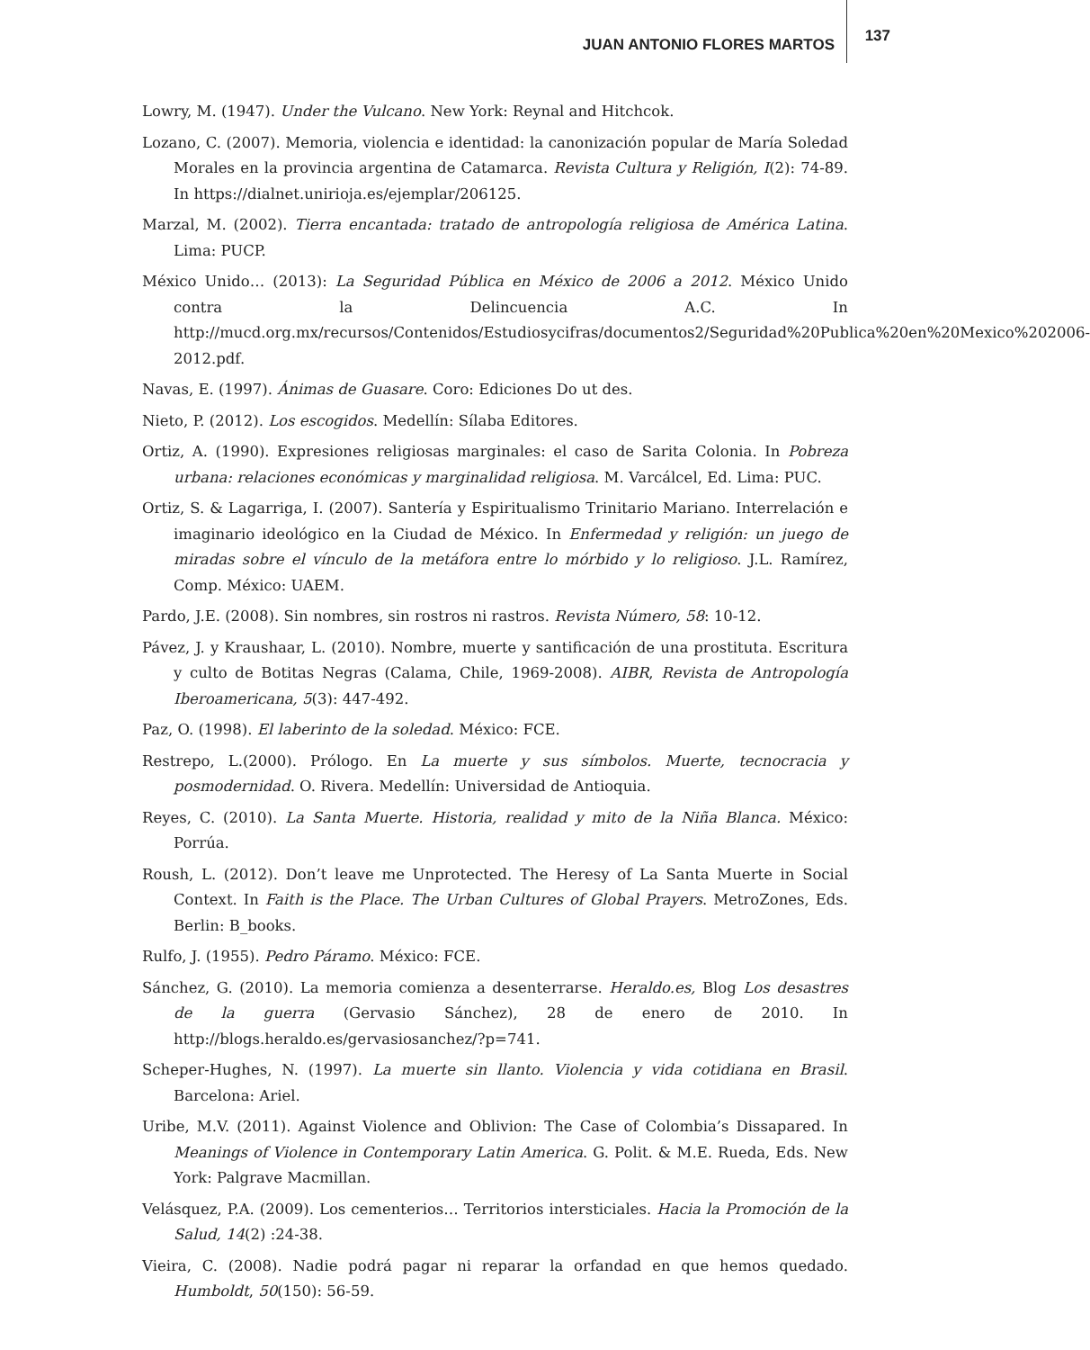JUAN ANTONIO FLORES MARTOS 137
Lowry, M. (1947). Under the Vulcano. New York: Reynal and Hitchcok.
Lozano, C. (2007). Memoria, violencia e identidad: la canonización popular de María Soledad Morales en la provincia argentina de Catamarca. Revista Cultura y Religión, I(2): 74-89. In https://dialnet.unirioja.es/ejemplar/206125.
Marzal, M. (2002). Tierra encantada: tratado de antropología religiosa de América Latina. Lima: PUCP.
México Unido… (2013): La Seguridad Pública en México de 2006 a 2012. México Unido contra la Delincuencia A.C. In http://mucd.org.mx/recursos/Contenidos/Estudiosycifras/documentos2/Seguridad%20Publica%20en%20Mexico%202006-2012.pdf.
Navas, E. (1997). Ánimas de Guasare. Coro: Ediciones Do ut des.
Nieto, P. (2012). Los escogidos. Medellín: Sílaba Editores.
Ortiz, A. (1990). Expresiones religiosas marginales: el caso de Sarita Colonia. In Pobreza urbana: relaciones económicas y marginalidad religiosa. M. Varcálcel, Ed. Lima: PUC.
Ortiz, S. & Lagarriga, I. (2007). Santería y Espiritualismo Trinitario Mariano. Interrelación e imaginario ideológico en la Ciudad de México. In Enfermedad y religión: un juego de miradas sobre el vínculo de la metáfora entre lo mórbido y lo religioso. J.L. Ramírez, Comp. México: UAEM.
Pardo, J.E. (2008). Sin nombres, sin rostros ni rastros. Revista Número, 58: 10-12.
Pávez, J. y Kraushaar, L. (2010). Nombre, muerte y santificación de una prostituta. Escritura y culto de Botitas Negras (Calama, Chile, 1969-2008). AIBR, Revista de Antropología Iberoamericana, 5(3): 447-492.
Paz, O. (1998). El laberinto de la soledad. México: FCE.
Restrepo, L.(2000). Prólogo. En La muerte y sus símbolos. Muerte, tecnocracia y posmodernidad. O. Rivera. Medellín: Universidad de Antioquia.
Reyes, C. (2010). La Santa Muerte. Historia, realidad y mito de la Niña Blanca. México: Porrúa.
Roush, L. (2012). Don’t leave me Unprotected. The Heresy of La Santa Muerte in Social Context. In Faith is the Place. The Urban Cultures of Global Prayers. MetroZones, Eds. Berlin: B_books.
Rulfo, J. (1955). Pedro Páramo. México: FCE.
Sánchez, G. (2010). La memoria comienza a desenterrarse. Heraldo.es, Blog Los desastres de la guerra (Gervasio Sánchez), 28 de enero de 2010. In http://blogs.heraldo.es/gervasiosanchez/?p=741.
Scheper-Hughes, N. (1997). La muerte sin llanto. Violencia y vida cotidiana en Brasil. Barcelona: Ariel.
Uribe, M.V. (2011). Against Violence and Oblivion: The Case of Colombia’s Dissapared. In Meanings of Violence in Contemporary Latin America. G. Polit. & M.E. Rueda, Eds. New York: Palgrave Macmillan.
Velásquez, P.A. (2009). Los cementerios… Territorios intersticiales. Hacia la Promoción de la Salud, 14(2) :24-38.
Vieira, C. (2008). Nadie podrá pagar ni reparar la orfandad en que hemos quedado. Humboldt, 50(150): 56-59.